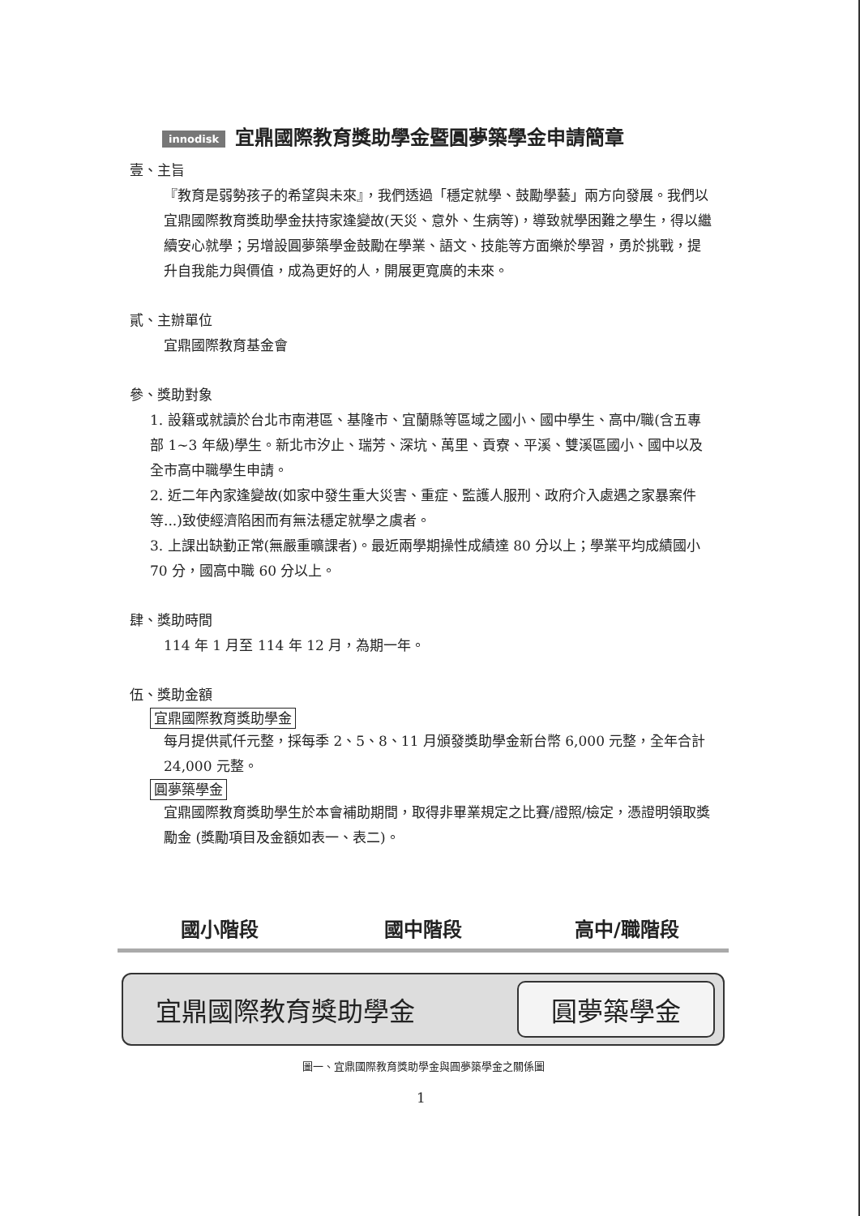innodisk 宜鼎國際教育獎助學金暨圓夢築學金申請簡章
壹、主旨
『教育是弱勢孩子的希望與未來』，我們透過「穩定就學、鼓勵學藝」兩方向發展。我們以宜鼎國際教育獎助學金扶持家逢變故(天災、意外、生病等)，導致就學困難之學生，得以繼續安心就學；另增設圓夢築學金鼓勵在學業、語文、技能等方面樂於學習，勇於挑戰，提升自我能力與價值，成為更好的人，開展更寬廣的未來。
貳、主辦單位
宜鼎國際教育基金會
參、獎助對象
1. 設籍或就讀於台北市南港區、基隆市、宜蘭縣等區域之國小、國中學生、高中/職(含五專部 1~3 年級)學生。新北市汐止、瑞芳、深坑、萬里、貢寮、平溪、雙溪區國小、國中以及全市高中職學生申請。
2. 近二年內家逢變故(如家中發生重大災害、重症、監護人服刑、政府介入處遇之家暴案件等...)致使經濟陷困而有無法穩定就學之虞者。
3. 上課出缺勤正常(無嚴重曠課者)。最近兩學期操性成績達 80 分以上；學業平均成績國小 70 分，國高中職 60 分以上。
肆、獎助時間
114 年 1 月至 114 年 12 月，為期一年。
伍、獎助金額
宜鼎國際教育獎助學金
每月提供貳仟元整，採每季 2、5、8、11 月頒發獎助學金新台幣 6,000 元整，全年合計 24,000 元整。
圓夢築學金
宜鼎國際教育獎助學生於本會補助期間，取得非畢業規定之比賽/證照/檢定，憑證明領取獎勵金 (獎勵項目及金額如表一、表二)。
國小階段 國中階段 高中/職階段
宜鼎國際教育獎助學金 圓夢築學金
圖一、宜鼎國際教育獎助學金與圓夢築學金之關係圖
1